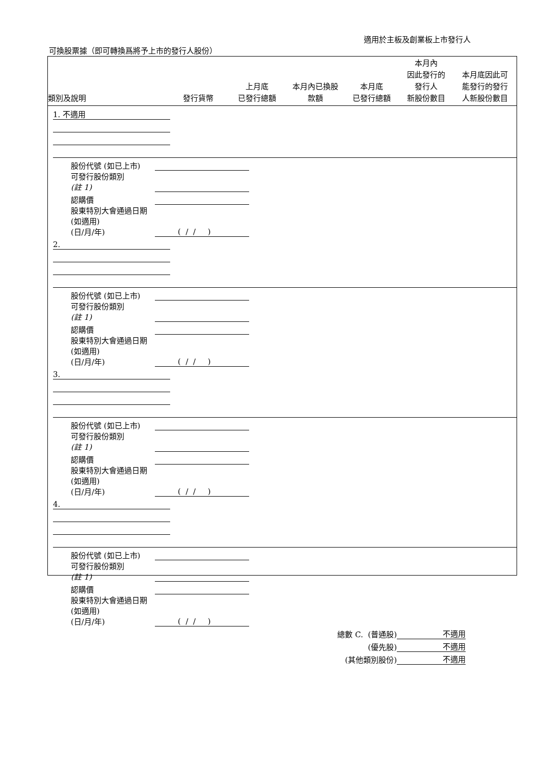適用於主板及創業板上市發行人
可換股票據（即可轉換爲將予上市的發行人股份）
| 類別及說明 | 發行貨幣 | 上月底 已發行總額 | 本月內已換股 款額 | 本月底 已發行總額 | 本月內 因此發行的 發行人 新股份數目 | 本月底因此可 能發行的發行 人新股份數目 |
| --- | --- | --- | --- | --- | --- | --- |
| | 1. 不適用 | | | | | | |
| 股份代號 (如已上市) | | |
| 可發行股份類別 (註 1) | | |
| 認購價 | | |
| 股東特別大會通過日期 (如適用) (日/月/年) | ( / / ) | |
| | 2. | | | | | | |
| 股份代號 (如已上市) | | |
| 可發行股份類別 (註 1) | | |
| 認購價 | | |
| 股東特別大會通過日期 (如適用) (日/月/年) | ( / / ) | |
| | 3. | | | | | | |
| 股份代號 (如已上市) | | |
| 可發行股份類別 (註 1) | | |
| 認購價 | | |
| 股東特別大會通過日期 (如適用) (日/月/年) | ( / / ) | |
| | 4. | | | | | | |
| 股份代號 (如已上市) | | |
| 可發行股份類別 (註 1) | | |
| 認購價 | | |
| 股東特別大會通過日期 (如適用) (日/月/年) | ( / / ) | |
| 總數 C. (普通股) | 不適用 |
| (優先股) | 不適用 |
| (其他類別股份) | 不適用 |